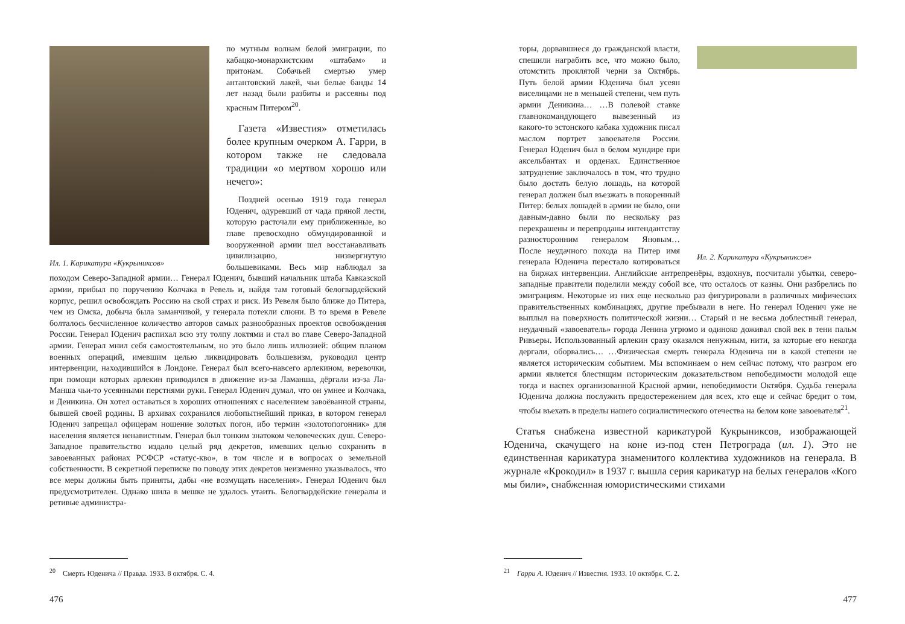Ил. 1. Карикатура «Кукрыниксов»
по мутным волнам белой эмиграции, по кабацко-монархистским «штабам» и притонам. Собачьей смертью умер антантовский лакей, чьи белые банды 14 лет назад были разбиты и рассеяны под красным Питером<sup>20</sup>.
Газета «Известия» отметилась более крупным очерком А. Гарри, в котором также не следовала традиции «о мертвом хорошо или нечего»:
Поздней осенью 1919 года генерал Юденич, одуревший от чада пряной лести, которую расточали ему приближенные, во главе превосходно обмундированной и вооруженной армии шел восстанавливать цивилизацию, низвергнутую большевиками. Весь мир наблюдал за походом Северо-Западной армии… Генерал Юденич, бывший начальник штаба Кавказской армии, прибыл по поручению Колчака в Ревель и, найдя там готовый белогвардейский корпус, решил освобождать Россию на свой страх и риск. Из Ревеля было ближе до Питера, чем из Омска, добыча была заманчивой, у генерала потекли слюни. В то время в Ревеле болталось бесчисленное количество авторов самых разнообразных проектов освобождения России. Генерал Юденич распихал всю эту толпу локтями и стал во главе Северо-Западной армии. Генерал мнил себя самостоятельным, но это было лишь иллюзией: общим планом военных операций, имевшим целью ликвидировать большевизм, руководил центр интервенции, находившийся в Лондоне. Генерал был всего-навсего арлекином, веревочки, при помощи которых арлекин приводился в движение из-за Ламанша, дёргали из-за Ла-Манша чьи-то усеянными перстнями руки. Генерал Юденич думал, что он умнее и Колчака, и Деникина. Он хотел оставаться в хороших отношениях с населением завоёванной страны, бывшей своей родины. В архивах сохранился любопытнейший приказ, в котором генерал Юденич запрещал офицерам ношение золотых погон, ибо термин «золотопогонник» для населения является ненавистным. Генерал был тонким знатоком человеческих душ. Северо-Западное правительство издало целый ряд декретов, имевших целью сохранить в завоеванных районах РСФСР «статус-кво», в том числе и в вопросах о земельной собственности. В секретной переписке по поводу этих декретов неизменно указывалось, что все меры должны быть приняты, дабы «не возмущать населения». Генерал Юденич был предусмотрителен. Однако шила в мешке не удалось утаить. Белогвардейские генералы и ретивые администра-
<sup>20</sup> Смерть Юденича // Правда. 1933. 8 октября. С. 4.
476
Ил. 2. Карикатура «Кукрыниксов»
торы, дорвавшиеся до гражданской власти, спешили награбить все, что можно было, отомстить проклятой черни за Октябрь. Путь белой армии Юденича был усеян виселицами не в меньшей степени, чем путь армии Деникина… …В полевой ставке главнокомандующего вывезенный из какого-то эстонского кабака художник писал маслом портрет завоевателя России. Генерал Юденич был в белом мундире при аксельбантах и орденах. Единственное затруднение заключалось в том, что трудно было достать белую лошадь, на которой генерал должен был въезжать в покоренный Питер: белых лошадей в армии не было, они давным-давно были по нескольку раз перекрашены и перепроданы интендантству разносторонним генералом Яновым… После неудачного похода на Питер имя генерала Юденича перестало котироваться на биржах интервенции. Английские антрепренёры, вздохнув, посчитали убытки, северо-западные правители поделили между собой все, что осталось от казны. Они разбрелись по эмиграциям. Некоторые из них еще несколько раз фигурировали в различных мифических правительственных комбинациях, другие пребывали в неге. Но генерал Юденич уже не выплыл на поверхность политической жизни… Старый и не весьма доблестный генерал, неудачный «завоеватель» города Ленина угрюмо и одиноко доживал свой век в тени пальм Ривьеры. Использованный арлекин сразу оказался ненужным, нити, за которые его некогда дергали, оборвались… …Физическая смерть генерала Юденича ни в какой степени не является историческим событием. Мы вспоминаем о нем сейчас потому, что разгром его армии является блестящим историческим доказательством непобедимости молодой еще тогда и наспех организованной Красной армии, непобедимости Октября. Судьба генерала Юденича должна послужить предостережением для всех, кто еще и сейчас бредит о том, чтобы въехать в пределы нашего социалистического отечества на белом коне завоевателя<sup>21</sup>.
Статья снабжена известной карикатурой Кукрыниксов, изображающей Юденича, скачущего на коне из-под стен Петрограда (ил. 1). Это не единственная карикатура знаменитого коллектива художников на генерала. В журнале «Крокодил» в 1937 г. вышла серия карикатур на белых генералов «Кого мы били», снабженная юмористическими стихами
<sup>21</sup> Гарри А. Юденич // Известия. 1933. 10 октября. С. 2.
477